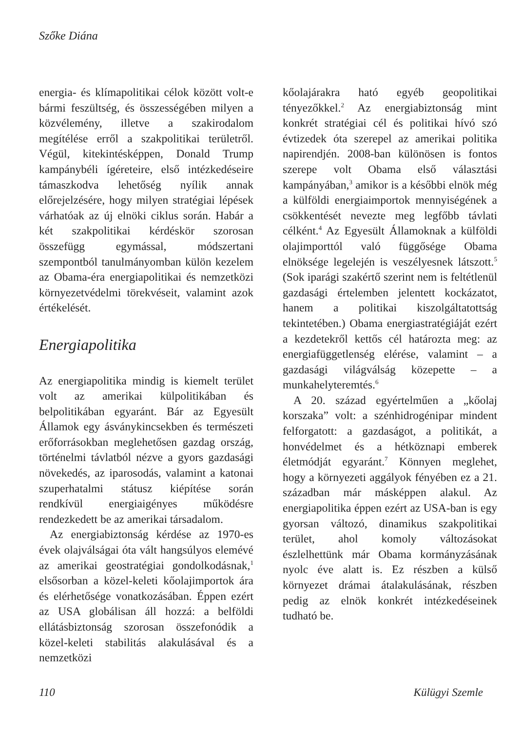Szőke Diána
energia- és klímapolitikai célok között volt-e bármi feszültség, és összességében milyen a közvélemény, illetve a szakirodalom megítélése erről a szakpolitikai területről. Végül, kitekintésképpen, Donald Trump kampánybéli ígéreteire, első intézkedéseire támaszkodva lehetőség nyílik annak előrejelzésére, hogy milyen stratégiai lépések várhatóak az új elnöki ciklus során. Habár a két szakpolitikai kérdéskör szorosan összefügg egymással, módszertani szempontból tanulmányomban külön kezelem az Obama-éra energiapolitikai és nemzetközi környezetvédelmi törekvéseit, valamint azok értékelését.
Energiapolitika
Az energiapolitika mindig is kiemelt terület volt az amerikai külpolitikában és belpolitikában egyaránt. Bár az Egyesült Államok egy ásványkincsekben és természeti erőforrásokban meglehetősen gazdag ország, történelmi távlatból nézve a gyors gazdasági növekedés, az iparosodás, valamint a katonai szuperhatalmi státusz kiépítése során rendkívül energiaigényes működésre rendezkedett be az amerikai társadalom.
Az energiabiztonság kérdése az 1970-es évek olajválságai óta vált hangsúlyos elemévé az amerikai geostratégiai gondolkodásnak,<sup>1</sup> elsősorban a közel-keleti kőolajimportok ára és elérhetősége vonatkozásában. Éppen ezért az USA globálisan áll hozzá: a belföldi ellátásbiztonság szorosan összefonódik a közel-keleti stabilitás alakulásával és a nemzetközi
kőolajárakra ható egyéb geopolitikai tényezőkkel.<sup>2</sup> Az energiabiztonság mint konkrét stratégiai cél és politikai hívó szó évtizedek óta szerepel az amerikai politika napirendjén. 2008-ban különösen is fontos szerepe volt Obama első választási kampányában,<sup>3</sup> amikor is a későbbi elnök még a külföldi energiaimportok mennyiségének a csökkentését nevezte meg legfőbb távlati célként.<sup>4</sup> Az Egyesült Államoknak a külföldi olajimporttól való függősége Obama elnöksége legelején is veszélyesnek látszott.<sup>5</sup> (Sok iparági szakértő szerint nem is feltétlenül gazdasági értelemben jelentett kockázatot, hanem a politikai kiszolgáltatottság tekintetében.) Obama energiastratégiáját ezért a kezdetekről kettős cél határozta meg: az energiafüggetlenség elérése, valamint – a gazdasági világválság közepette – a munkahelyteremtés.<sup>6</sup>
A 20. század egyértelműen a „kőolaj korszaka” volt: a szénhidrogénipar mindent felforgatott: a gazdaságot, a politikát, a honvédelmet és a hétköznapi emberek életmódját egyaránt.<sup>7</sup> Könnyen meglehet, hogy a környezeti aggályok fényében ez a 21. században már másképpen alakul. Az energiapolitika éppen ezért az USA-ban is egy gyorsan változó, dinamikus szakpolitikai terület, ahol komoly változásokat észlelhettünk már Obama kormányzásának nyolc éve alatt is. Ez részben a külső környezet drámai átalakulásának, részben pedig az elnök konkrét intézkedéseinek tudható be.
110 Külügyi Szemle